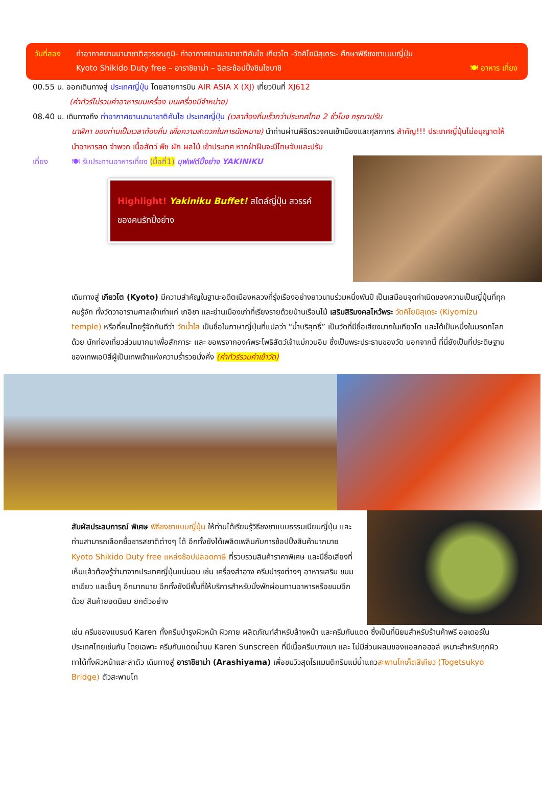วันที่สอง ท่าอากาศยานนานาชาติสุวรรณภูมิ- ท่าอากาศยานนานาชาติคันไซ เกียวโต -วัดคิโยมิสุเดระ- ศึกษาพิธีชงชาแบบญี่ปุ่น
Kyoto Shikido Duty free – อาราชิยาม่า – อิสระช้อปปิ้งชินไซบาชิ 🍽 อาหาร เที่ยง
00.55 น. ออกเดินทางสู่ ประเทศญี่ปุ่น โดยสายการบิน AIR ASIA X (XJ) เที่ยวบินที่ XJ612
(ค่าทัวร์ไม่รวมค่าอาหารบนเครื่อง บนเครื่องมีจำหน่าย)
08.40 น. เดินทางถึง ท่าอากาศยานนานาชาติคันไซ ประเทศญี่ปุ่น (เวลาท้องถิ่นเร็วกว่าประเทศไทย 2 ชั่วโมง กรุณาปรับ
นาฬิกา ของท่านเป็นเวลาท้องถิ่น เพื่อความสะดวกในการนัดหมาย) นำท่านผ่านพิธีตรวจคนเข้าเมืองและศุลกากร สำคัญ!!! ประเทศญี่ปุ่นไม่อนุญาตให้นำอาหารสด จำพวก เนื้อสัตว์ พืช ผัก ผลไม้ เข้าประเทศ หากฝ่าฝืนจะมีโทษจับและปรับ
เที่ยง 🍽 รับประทานอาหารเที่ยง (มื้อที่1) บุฟเฟต์ปิ้งย่าง YAKINIKU
Highlight! Yakiniku Buffet! สไตล์ญี่ปุ่น สวรรค์ของคนรักปิ้งย่าง
เดินทางสู่ เกียวโต (Kyoto) มีความสำคัญในฐานะอดีตเมืองหลวงที่รุ่งเรืองอย่างยาวนานร่วมหนึ่งพันปี เป็นเสมือนจุดกำเนิดของความเป็นญี่ปุ่นที่ทุกคนรู้จัก ทั้งวัดวาอารามศาลเจ้าเก่าแก่ เกอิชา และย่านเมืองเก่าที่เรียงรายด้วยบ้านเรือนไม้ เสริมสิริมงคลไหว้พระ วัดคิโยมิสุเดระ (Kiyomizu temple) หรือที่คนไทยรู้จักกันดีว่า วัดน้ำใส เป็นชื่อในภาษาญี่ปุ่นที่แปลว่า “น้ำบริสุทธิ์” เป็นวัดที่มีชื่อเสียงมากในเกียวโต และได้เป็นหนึ่งในมรดกโลกด้วย นักท่องเที่ยวส่วนมากมาเพื่อสักการะ และ ขอพรจากองค์พระโพธิสัตว์เจ้าแม่กวนอิม ซึ่งเป็นพระประธานของวัด นอกจากนี้ ที่นี่ยังเป็นที่ประดิษฐานของเทพเอบิสึผู้เป็นเทพเจ้าแห่งความร่ำรวยมั่งคั่ง (ค่าทัวร์รวมค่าเข้าวัด)
สัมผัสประสบการณ์ พิเศษ พิธีชงชาแบบญี่ปุ่น ให้ท่านได้เรียนรู้วิธีชงชาแบบธรรมเนียมญี่ปุ่น และท่านสามารถเลือกซื้อชารสชาติต่างๆ ได้ อีกทั้งยังได้เพลิดเพลินกับการช้อปปิ้งสินค้ามากมาย Kyoto Shikido Duty free แหล่งช้อปปลอดภาษี ที่รวบรวมสินค้าราคาพิเศษ และมีชื่อเสียงที่เห็นแล้วต้องรู้ว่ามาจากประเทศญี่ปุ่นแน่นอน เช่น เครื่องสำอาง ครีมบำรุงต่างๆ อาหารเสริม ขนม ชาเขียว และอื่นๆ อีกมากมาย อีกทั้งยังมีพื้นที่ให้บริการสำหรับนั่งพักผ่อนทานอาหารหรือขนมอีกด้วย สินค้ายอดนิยม ยกตัวอย่าง
เช่น ครีมของแบรนด์ Karen ทั้งครีมบำรุงผิวหน้า ผิวกาย ผลิตภัณฑ์สำหรับล้างหน้า และครีมกันแดด ซึ่งเป็นที่นิยมสำหรับร้านค้าพรี ออเดอร์ในประเทศไทยเช่นกัน โดยเฉพาะ ครีมกันแดดน้ำนม Karen Sunscreen ที่มีเนื้อครีมบางเบา และ ไม่มีส่วนผสมของแอลกอฮอล์ เหมาะสำหรับทุกผิว ทาได้ทั้งผิวหน้าและลำตัว เดินทางสู่ อาราชิยาม่า (Arashiyama) เพื่อชมวิวสุดโรแมนติกริมแม่น้ำแถวสะพานโทเก็ตสึเคียว (Togetsukyo Bridge) ตัวสะพานโท